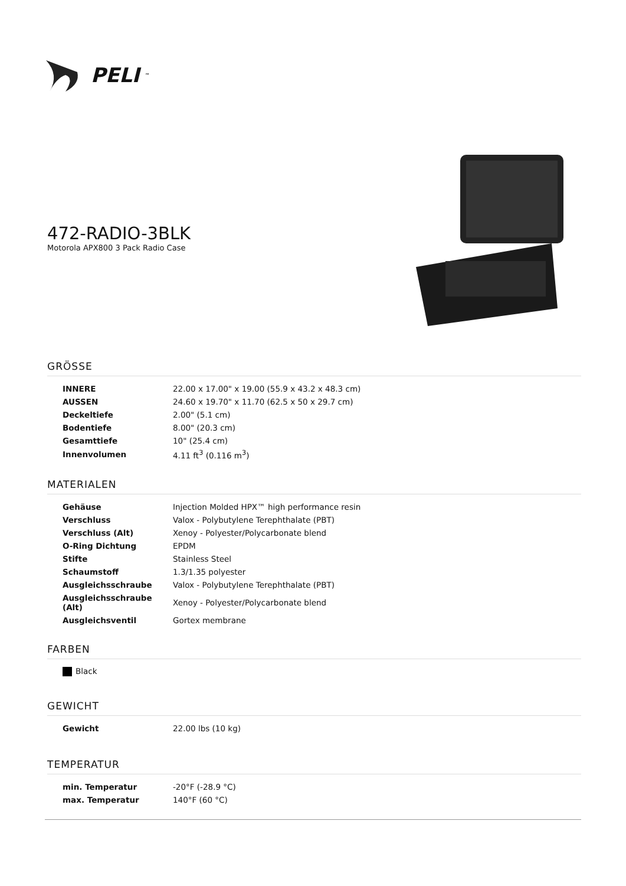PELI<sup>™</sup>
472-RADIO-3BLK
Motorola APX800 3 Pack Radio Case
GRÖSSE
| INNERE | 22.00 x 17.00" x 19.00 (55.9 x 43.2 x 48.3 cm) |
| AUSSEN | 24.60 x 19.70" x 11.70 (62.5 x 50 x 29.7 cm) |
| Deckeltiefe | 2.00" (5.1 cm) |
| Bodentiefe | 8.00" (20.3 cm) |
| Gesamttiefe | 10" (25.4 cm) |
| Innenvolumen | 4.11 ft<sup>3</sup> (0.116 m<sup>3</sup>) |
MATERIALEN
| Gehäuse | Injection Molded HPX™ high performance resin |
| Verschluss | Valox - Polybutylene Terephthalate (PBT) |
| Verschluss (Alt) | Xenoy - Polyester/Polycarbonate blend |
| O-Ring Dichtung | EPDM |
| Stifte | Stainless Steel |
| Schaumstoff | 1.3/1.35 polyester |
| Ausgleichsschraube | Valox - Polybutylene Terephthalate (PBT) |
| Ausgleichsschraube (Alt) | Xenoy - Polyester/Polycarbonate blend |
| Ausgleichsventil | Gortex membrane |
FARBEN
Black
GEWICHT
| Gewicht | 22.00 lbs (10 kg) |
TEMPERATUR
| min. Temperatur | -20°F (-28.9 °C) |
| max. Temperatur | 140°F (60 °C) |